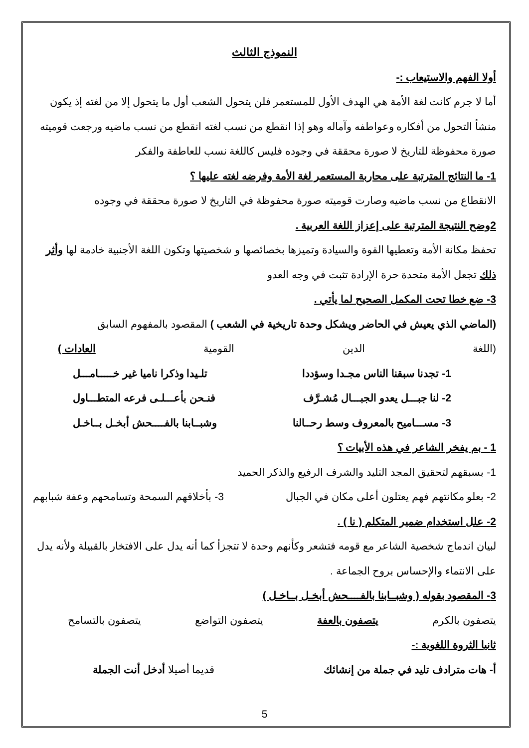النموذج الثالث
أولا الفهم والاستيعاب :-
أما لا جرم كانت لغة الأمة هي الهدف الأول للمستعمر فلن يتحول الشعب أول ما يتحول إلا من لغته إذ يكون منشأ التحول من أفكاره وعواطفه وآماله وهو إذا انقطع من نسب لغته انقطع من نسب ماضيه ورجعت قوميته صورة محفوظة للتاريخ لا صورة محققة في وجوده فليس كاللغة نسب للعاطفة والفكر
1- ما النتائج المترتبة على محاربة المستعمر لغة الأمة وفرضه لغته عليها ؟
الانقطاع من نسب ماضيه وصارت قوميته صورة محفوظة في التاريخ لا صورة محققة في وجوده
2وضح النتيجة المترتبة على إعزاز اللغة العربية .
تحفظ مكانة الأمة وتعطيها القوة والسيادة وتميزها بخصائصها و شخصيتها وتكون اللغة الأجنبية خادمة لها وأثر ذلك تجعل الأمة متحدة حرة الإرادة تثبت في وجه العدو
3- ضع خطا تحت المكمل الصحيح لما يأتي .
(الماضي الذي يعيش في الحاضر ويشكل وحدة تاريخية في الشعب ) المقصود بالمفهوم السابق
(اللغة الدين القومية العادات )
1- تجدنا سبقنا الناس مجـدا وسؤددا تلـيدا وذكرا ناميا غير خـــــامـــل
2- لنا جبـــل يعدو الجبـــال مُشـرَّف فنـحن بأعـــلـى فرعه المتطـــاول
3- مســـاميح بالمعروف وسط رحــالنا وشبــابنا بالفــــحش أبخـل بــاخـل
1 - بم يفخر الشاعر في هذه الأبيات ؟
1- بسبقهم لتحقيق المجد التليد والشرف الرفيع والذكر الحميد
2- بعلو مكانتهم فهم يعتلون أعلى مكان في الجبال 3- بأخلاقهم السمحة وتسامحهم وعفة شبابهم
2- علل استخدام ضمير المتكلم ( نا ) .
لبيان اندماج شخصية الشاعر مع قومه فتشعر وكأنهم وحدة لا تتجزأ كما أنه يدل على الافتخار بالقبيلة ولأنه يدل على الانتماء والإحساس بروح الجماعة .
3- المقصود بقوله ( وشبــابنا بالفــــحش أبخـل بــاخـل )
يتصفون بالكرم يتصفون بالعفة يتصفون التواضع يتصفون بالتسامح
ثانيا الثروة اللغوية :-
أ- هات مترادف تليد في جملة من إنشائك قديما أصيلا أدخل أنت الجملة
5